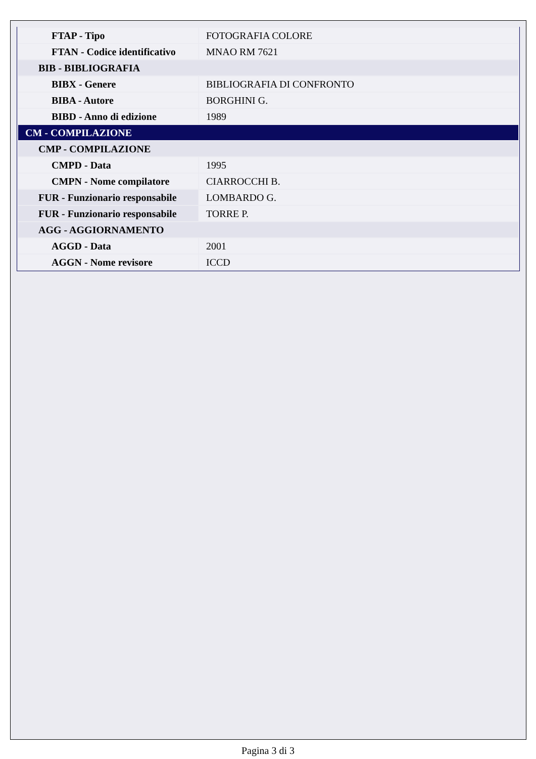| FTAP - Tipo | FOTOGRAFIA COLORE |
| FTAN - Codice identificativo | MNAO RM 7621 |
| BIB - BIBLIOGRAFIA | |
| BIBX - Genere | BIBLIOGRAFIA DI CONFRONTO |
| BIBA - Autore | BORGHINI G. |
| BIBD - Anno di edizione | 1989 |
| CM - COMPILAZIONE | |
| CMP - COMPILAZIONE | |
| CMPD - Data | 1995 |
| CMPN - Nome compilatore | CIARROCCHI B. |
| FUR - Funzionario responsabile | LOMBARDO G. |
| FUR - Funzionario responsabile | TORRE P. |
| AGG - AGGIORNAMENTO | |
| AGGD - Data | 2001 |
| AGGN - Nome revisore | ICCD |
Pagina 3 di 3